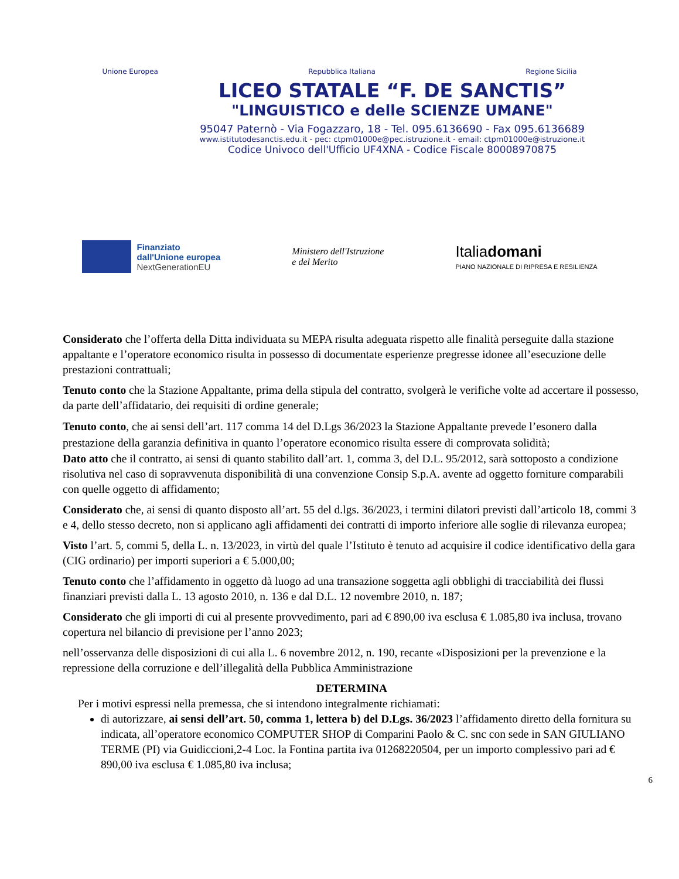Unione Europea Repubblica Italiana Regione Sicilia
LICEO STATALE “F. DE SANCTIS”
"LINGUISTICO e delle SCIENZE UMANE"
95047 Paternò - Via Fogazzaro, 18 - Tel. 095.6136690 - Fax 095.6136689
www.istitutodesanctis.edu.it - pec: ctpm01000e@pec.istruzione.it - email: ctpm01000e@istruzione.it
Codice Univoco dell'Ufficio UF4XNA - Codice Fiscale 80008970875
Finanziato
dall'Unione europea
NextGenerationEU
Ministero dell'Istruzione
e del Merito
Italiadomani
PIANO NAZIONALE DI RIPRESA E RESILIENZA
Considerato che l’offerta della Ditta individuata su MEPA risulta adeguata rispetto alle finalità perseguite dalla stazione appaltante e l’operatore economico risulta in possesso di documentate esperienze pregresse idonee all’esecuzione delle prestazioni contrattuali;
Tenuto conto che la Stazione Appaltante, prima della stipula del contratto, svolgerà le verifiche volte ad accertare il possesso, da parte dell’affidatario, dei requisiti di ordine generale;
Tenuto conto, che ai sensi dell’art. 117 comma 14 del D.Lgs 36/2023 la Stazione Appaltante prevede l’esonero dalla prestazione della garanzia definitiva in quanto l’operatore economico risulta essere di comprovata solidità;
Dato atto che il contratto, ai sensi di quanto stabilito dall’art. 1, comma 3, del D.L. 95/2012, sarà sottoposto a condizione risolutiva nel caso di sopravvenuta disponibilità di una convenzione Consip S.p.A. avente ad oggetto forniture comparabili con quelle oggetto di affidamento;
Considerato che, ai sensi di quanto disposto all’art. 55 del d.lgs. 36/2023, i termini dilatori previsti dall’articolo 18, commi 3 e 4, dello stesso decreto, non si applicano agli affidamenti dei contratti di importo inferiore alle soglie di rilevanza europea;
Visto l’art. 5, commi 5, della L. n. 13/2023, in virtù del quale l’Istituto è tenuto ad acquisire il codice identificativo della gara (CIG ordinario) per importi superiori a € 5.000,00;
Tenuto conto che l’affidamento in oggetto dà luogo ad una transazione soggetta agli obblighi di tracciabilità dei flussi finanziari previsti dalla L. 13 agosto 2010, n. 136 e dal D.L. 12 novembre 2010, n. 187;
Considerato che gli importi di cui al presente provvedimento, pari ad € 890,00 iva esclusa € 1.085,80 iva inclusa, trovano copertura nel bilancio di previsione per l’anno 2023;
nell’osservanza delle disposizioni di cui alla L. 6 novembre 2012, n. 190, recante «Disposizioni per la prevenzione e la repressione della corruzione e dell’illegalità della Pubblica Amministrazione
DETERMINA
Per i motivi espressi nella premessa, che si intendono integralmente richiamati:
di autorizzare, ai sensi dell’art. 50, comma 1, lettera b) del D.Lgs. 36/2023 l’affidamento diretto della fornitura su indicata, all’operatore economico COMPUTER SHOP di Comparini Paolo & C. snc con sede in SAN GIULIANO TERME (PI) via Guidiccioni,2-4 Loc. la Fontina partita iva 01268220504, per un importo complessivo pari ad € 890,00 iva esclusa € 1.085,80 iva inclusa;
6